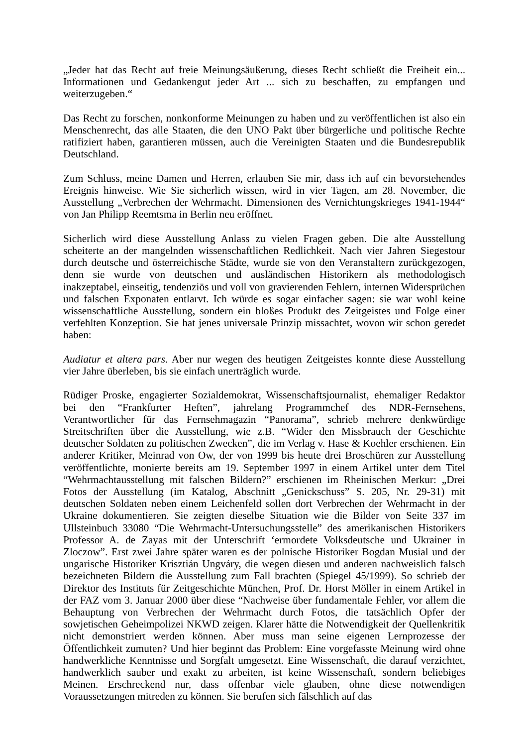„Jeder hat das Recht auf freie Meinungsäußerung, dieses Recht schließt die Freiheit ein... Informationen und Gedankengut jeder Art ... sich zu beschaffen, zu empfangen und weiterzugeben.“
Das Recht zu forschen, nonkonforme Meinungen zu haben und zu veröffentlichen ist also ein Menschenrecht, das alle Staaten, die den UNO Pakt über bürgerliche und politische Rechte ratifiziert haben, garantieren müssen, auch die Vereinigten Staaten und die Bundesrepublik Deutschland.
Zum Schluss, meine Damen und Herren, erlauben Sie mir, dass ich auf ein bevorstehendes Ereignis hinweise. Wie Sie sicherlich wissen, wird in vier Tagen, am 28. November, die Ausstellung „Verbrechen der Wehrmacht. Dimensionen des Vernichtungskrieges 1941-1944“ von Jan Philipp Reemtsma in Berlin neu eröffnet.
Sicherlich wird diese Ausstellung Anlass zu vielen Fragen geben. Die alte Ausstellung scheiterte an der mangelnden wissenschaftlichen Redlichkeit. Nach vier Jahren Siegestour durch deutsche und österreichische Städte, wurde sie von den Veranstaltern zurückgezogen, denn sie wurde von deutschen und ausländischen Historikern als methodologisch inakzeptabel, einseitig, tendenziös und voll von gravierenden Fehlern, internen Widersprüchen und falschen Exponaten entlarvt. Ich würde es sogar einfacher sagen: sie war wohl keine wissenschaftliche Ausstellung, sondern ein bloßes Produkt des Zeitgeistes und Folge einer verfehlten Konzeption. Sie hat jenes universale Prinzip missachtet, wovon wir schon geredet haben:
Audiatur et altera pars. Aber nur wegen des heutigen Zeitgeistes konnte diese Ausstellung vier Jahre überleben, bis sie einfach unerträglich wurde.
Rüdiger Proske, engagierter Sozialdemokrat, Wissenschaftsjournalist, ehemaliger Redaktor bei den “Frankfurter Heften”, jahrelang Programmchef des NDR-Fernsehens, Verantwortlicher für das Fernsehmagazin “Panorama”, schrieb mehrere denkwürdige Streitschriften über die Ausstellung, wie z.B. “Wider den Missbrauch der Geschichte deutscher Soldaten zu politischen Zwecken”, die im Verlag v. Hase & Koehler erschienen. Ein anderer Kritiker, Meinrad von Ow, der von 1999 bis heute drei Broschüren zur Ausstellung veröffentlichte, monierte bereits am 19. September 1997 in einem Artikel unter dem Titel “Wehrmachtausstellung mit falschen Bildern?” erschienen im Rheinischen Merkur: „Drei Fotos der Ausstellung (im Katalog, Abschnitt „Genickschuss” S. 205, Nr. 29-31) mit deutschen Soldaten neben einem Leichenfeld sollen dort Verbrechen der Wehrmacht in der Ukraine dokumentieren. Sie zeigten dieselbe Situation wie die Bilder von Seite 337 im Ullsteinbuch 33080 “Die Wehrmacht-Untersuchungsstelle” des amerikanischen Historikers Professor A. de Zayas mit der Unterschrift ‘ermordete Volksdeutsche und Ukrainer in Zloczow”. Erst zwei Jahre später waren es der polnische Historiker Bogdan Musial und der ungarische Historiker Krisztián Ungváry, die wegen diesen und anderen nachweislich falsch bezeichneten Bildern die Ausstellung zum Fall brachten (Spiegel 45/1999). So schrieb der Direktor des Instituts für Zeitgeschichte München, Prof. Dr. Horst Möller in einem Artikel in der FAZ vom 3. Januar 2000 über diese “Nachweise über fundamentale Fehler, vor allem die Behauptung von Verbrechen der Wehrmacht durch Fotos, die tatsächlich Opfer der sowjetischen Geheimpolizei NKWD zeigen. Klarer hätte die Notwendigkeit der Quellenkritik nicht demonstriert werden können. Aber muss man seine eigenen Lernprozesse der Öffentlichkeit zumuten? Und hier beginnt das Problem: Eine vorgefasste Meinung wird ohne handwerkliche Kenntnisse und Sorgfalt umgesetzt. Eine Wissenschaft, die darauf verzichtet, handwerklich sauber und exakt zu arbeiten, ist keine Wissenschaft, sondern beliebiges Meinen. Erschreckend nur, dass offenbar viele glauben, ohne diese notwendigen Voraussetzungen mitreden zu können. Sie berufen sich fälschlich auf das